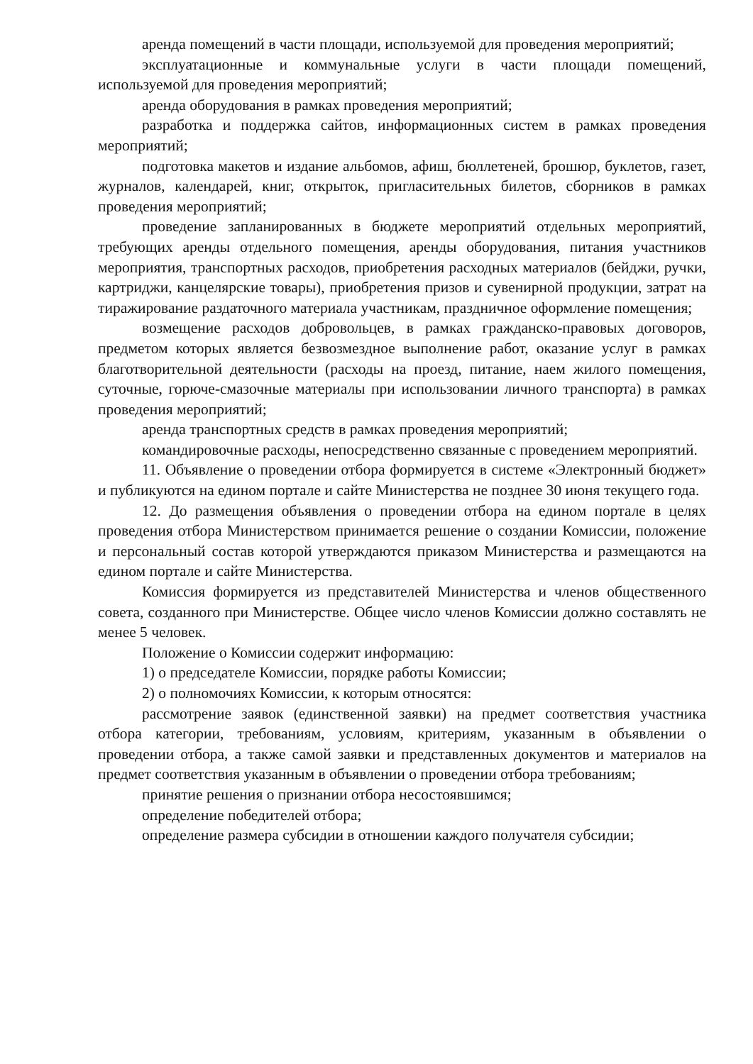аренда помещений в части площади, используемой для проведения мероприятий;
эксплуатационные и коммунальные услуги в части площади помещений, используемой для проведения мероприятий;
аренда оборудования в рамках проведения мероприятий;
разработка и поддержка сайтов, информационных систем в рамках проведения мероприятий;
подготовка макетов и издание альбомов, афиш, бюллетеней, брошюр, буклетов, газет, журналов, календарей, книг, открыток, пригласительных билетов, сборников в рамках проведения мероприятий;
проведение запланированных в бюджете мероприятий отдельных мероприятий, требующих аренды отдельного помещения, аренды оборудования, питания участников мероприятия, транспортных расходов, приобретения расходных материалов (бейджи, ручки, картриджи, канцелярские товары), приобретения призов и сувенирной продукции, затрат на тиражирование раздаточного материала участникам, праздничное оформление помещения;
возмещение расходов добровольцев, в рамках гражданско-правовых договоров, предметом которых является безвозмездное выполнение работ, оказание услуг в рамках благотворительной деятельности (расходы на проезд, питание, наем жилого помещения, суточные, горюче-смазочные материалы при использовании личного транспорта) в рамках проведения мероприятий;
аренда транспортных средств в рамках проведения мероприятий;
командировочные расходы, непосредственно связанные с проведением мероприятий.
11. Объявление о проведении отбора формируется в системе «Электронный бюджет» и публикуются на едином портале и сайте Министерства не позднее 30 июня текущего года.
12. До размещения объявления о проведении отбора на едином портале в целях проведения отбора Министерством принимается решение о создании Комиссии, положение и персональный состав которой утверждаются приказом Министерства и размещаются на едином портале и сайте Министерства.
Комиссия формируется из представителей Министерства и членов общественного совета, созданного при Министерстве. Общее число членов Комиссии должно составлять не менее 5 человек.
Положение о Комиссии содержит информацию:
1) о председателе Комиссии, порядке работы Комиссии;
2) о полномочиях Комиссии, к которым относятся:
рассмотрение заявок (единственной заявки) на предмет соответствия участника отбора категории, требованиям, условиям, критериям, указанным в объявлении о проведении отбора, а также самой заявки и представленных документов и материалов на предмет соответствия указанным в объявлении о проведении отбора требованиям;
принятие решения о признании отбора несостоявшимся;
определение победителей отбора;
определение размера субсидии в отношении каждого получателя субсидии;